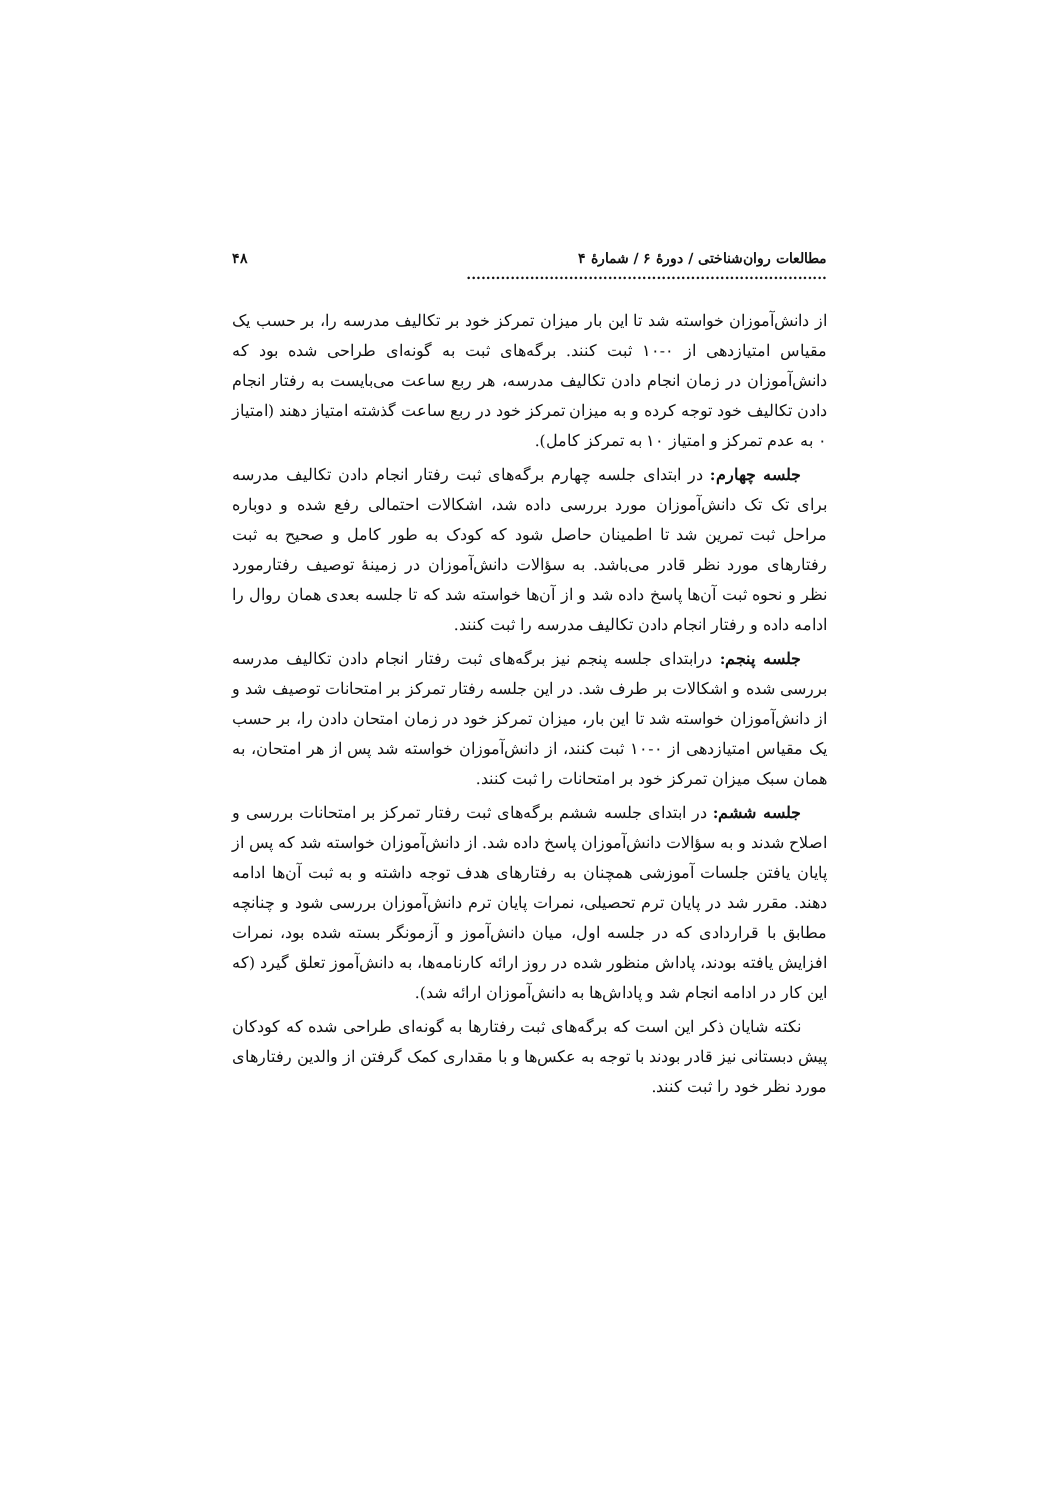مطالعات روان‌شناختی / دورۀ ۶ / شمارۀ ۴ .......................................................................... ۴۸
از دانش‌آموزان خواسته شد تا این بار میزان تمرکز خود بر تکالیف مدرسه را، بر حسب یک مقیاس امتیازدهی از ۰-۱۰ ثبت کنند. برگه‌های ثبت به گونه‌ای طراحی شده بود که دانش‌آموزان در زمان انجام دادن تکالیف مدرسه، هر ربع ساعت می‌بایست به رفتار انجام دادن تکالیف خود توجه کرده و به میزان تمرکز خود در ربع ساعت گذشته امتیاز دهند (امتیاز ۰ به عدم تمرکز و امتیاز ۱۰ به تمرکز کامل).
جلسه چهارم: در ابتدای جلسه چهارم برگه‌های ثبت رفتار انجام دادن تکالیف مدرسه برای تک تک دانش‌آموزان مورد بررسی داده شد، اشکالات احتمالی رفع شده و دوباره مراحل ثبت تمرین شد تا اطمینان حاصل شود که کودک به طور کامل و صحیح به ثبت رفتارهای مورد نظر قادر می‌باشد. به سؤالات دانش‌آموزان در زمینۀ توصیف رفتارمورد نظر و نحوه ثبت آن‌ها پاسخ داده شد و از آن‌ها خواسته شد که تا جلسه بعدی همان روال را ادامه داده و رفتار انجام دادن تکالیف مدرسه را ثبت کنند.
جلسه پنجم: درابتدای جلسه پنجم نیز برگه‌های ثبت رفتار انجام دادن تکالیف مدرسه بررسی شده و اشکالات بر طرف شد. در این جلسه رفتار تمرکز بر امتحانات توصیف شد و از دانش‌آموزان خواسته شد تا این بار، میزان تمرکز خود در زمان امتحان دادن را، بر حسب یک مقیاس امتیازدهی از ۰-۱۰ ثبت کنند، از دانش‌آموزان خواسته شد پس از هر امتحان، به همان سبک میزان تمرکز خود بر امتحانات را ثبت کنند.
جلسه ششم: در ابتدای جلسه ششم برگه‌های ثبت رفتار تمرکز بر امتحانات بررسی و اصلاح شدند و به سؤالات دانش‌آموزان پاسخ داده شد. از دانش‌آموزان خواسته شد که پس از پایان یافتن جلسات آموزشی همچنان به رفتارهای هدف توجه داشته و به ثبت آن‌ها ادامه دهند. مقرر شد در پایان ترم تحصیلی، نمرات پایان ترم دانش‌آموزان بررسی شود و چنانچه مطابق با قراردادی که در جلسه اول، میان دانش‌آموز و آزمونگر بسته شده بود، نمرات افزایش یافته بودند، پاداش منظور شده در روز ارائه کارنامه‌ها، به دانش‌آموز تعلق گیرد (که این کار در ادامه انجام شد و پاداش‌ها به دانش‌آموزان ارائه شد).
نکته شایان ذکر این است که برگه‌های ثبت رفتارها به گونه‌ای طراحی شده که کودکان پیش دبستانی نیز قادر بودند با توجه به عکس‌ها و با مقداری کمک گرفتن از والدین رفتارهای مورد نظر خود را ثبت کنند.